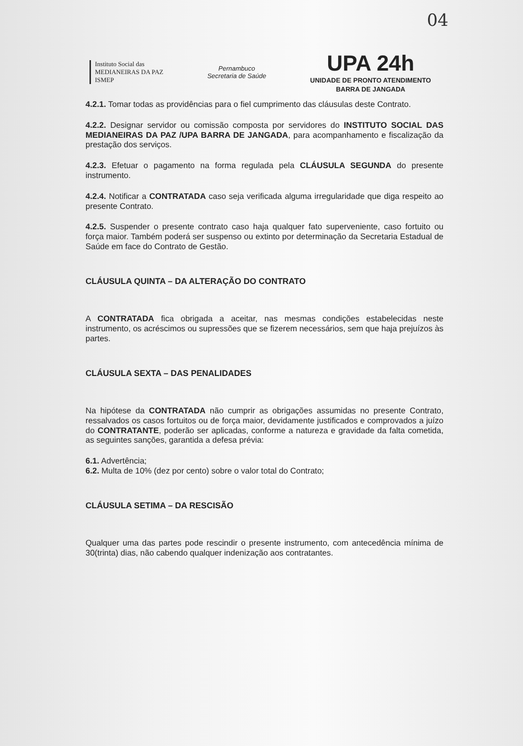04
Instituto Social das
MEDIANEIRAS DA PAZ
ISMEP
Pernambuco
Secretaria de Saúde
UPA 24h
UNIDADE DE PRONTO ATENDIMENTO
BARRA DE JANGADA
4.2.1. Tomar todas as providências para o fiel cumprimento das cláusulas deste Contrato.
4.2.2. Designar servidor ou comissão composta por servidores do INSTITUTO SOCIAL DAS MEDIANEIRAS DA PAZ /UPA BARRA DE JANGADA, para acompanhamento e fiscalização da prestação dos serviços.
4.2.3. Efetuar o pagamento na forma regulada pela CLÁUSULA SEGUNDA do presente instrumento.
4.2.4. Notificar a CONTRATADA caso seja verificada alguma irregularidade que diga respeito ao presente Contrato.
4.2.5. Suspender o presente contrato caso haja qualquer fato superveniente, caso fortuito ou força maior. Também poderá ser suspenso ou extinto por determinação da Secretaria Estadual de Saúde em face do Contrato de Gestão.
CLÁUSULA QUINTA – DA ALTERAÇÃO DO CONTRATO
A CONTRATADA fica obrigada a aceitar, nas mesmas condições estabelecidas neste instrumento, os acréscimos ou supressões que se fizerem necessários, sem que haja prejuízos às partes.
CLÁUSULA SEXTA – DAS PENALIDADES
Na hipótese da CONTRATADA não cumprir as obrigações assumidas no presente Contrato, ressalvados os casos fortuitos ou de força maior, devidamente justificados e comprovados a juízo do CONTRATANTE, poderão ser aplicadas, conforme a natureza e gravidade da falta cometida, as seguintes sanções, garantida a defesa prévia:
6.1. Advertência;
6.2. Multa de 10% (dez por cento) sobre o valor total do Contrato;
CLÁUSULA SETIMA – DA RESCISÃO
Qualquer uma das partes pode rescindir o presente instrumento, com antecedência mínima de 30(trinta) dias, não cabendo qualquer indenização aos contratantes.